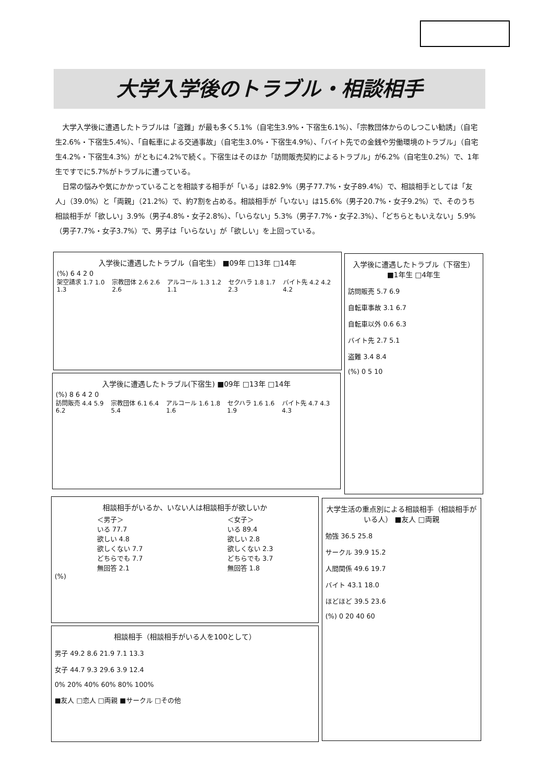大学入学後のトラブル・相談相手
大学入学後に遭遇したトラブルは「盗難」が最も多く5.1%（自宅生3.9%・下宿生6.1%）、「宗教団体からのしつこい勧誘」（自宅生2.6%・下宿生5.4%）、「自転車による交通事故」（自宅生3.0%・下宿生4.9%）、「バイト先での金銭や労働環境のトラブル」（自宅生4.2%・下宿生4.3%）がともに4.2%で続く。下宿生はそのほか「訪問販売契約によるトラブル」が6.2%（自宅生0.2%）で、1年生ですでに5.7%がトラブルに遭っている。
日常の悩みや気にかかっていることを相談する相手が「いる」は82.9%（男子77.7%・女子89.4%）で、相談相手としては「友人」（39.0%）と「両親」（21.2%）で、約7割を占める。相談相手が「いない」は15.6%（男子20.7%・女子9.2%）で、そのうち相談相手が「欲しい」3.9%（男子4.8%・女子2.8%）、「いらない」5.3%（男子7.7%・女子2.3%）、「どちらともいえない」5.9%（男子7.7%・女子3.7%）で、男子は「いらない」が「欲しい」を上回っている。
入学後に遭遇したトラブル（自宅生） ■09年 □13年 □14年
(%) 6 4 2 0
架空請求 1.7 1.0 1.3 宗教団体 2.6 2.6 2.6 アルコール 1.3 1.2 1.1 セクハラ 1.8 1.7 2.3 バイト先 4.2 4.2 4.2
入学後に遭遇したトラブル(下宿生) ■09年 □13年 □14年
(%) 8 6 4 2 0
訪問販売 4.4 5.9 6.2 宗教団体 6.1 6.4 5.4 アルコール 1.6 1.8 1.6 セクハラ 1.6 1.6 1.9 バイト先 4.7 4.3 4.3
入学後に遭遇したトラブル（下宿生） ■1年生 □4年生
訪問販売 5.7 6.9
自転車事故 3.1 6.7
自転車以外 0.6 6.3
バイト先 2.7 5.1
盗難 3.4 8.4
(%) 0 5 10
相談相手がいるか、いない人は相談相手が欲しいか
＜男子＞
いる 77.7
欲しい 4.8
欲しくない 7.7
どちらでも 7.7
無回答 2.1
＜女子＞
いる 89.4
欲しい 2.8
欲しくない 2.3
どちらでも 3.7
無回答 1.8
(%)
相談相手（相談相手がいる人を100として）
男子 49.2 8.6 21.9 7.1 13.3
女子 44.7 9.3 29.6 3.9 12.4
0% 20% 40% 60% 80% 100%
■友人 □恋人 □両親 ■サークル □その他
大学生活の重点別による相談相手（相談相手がいる人） ■友人 □両親
勉強 36.5 25.8
サークル 39.9 15.2
人間関係 49.6 19.7
バイト 43.1 18.0
ほどほど 39.5 23.6
(%) 0 20 40 60